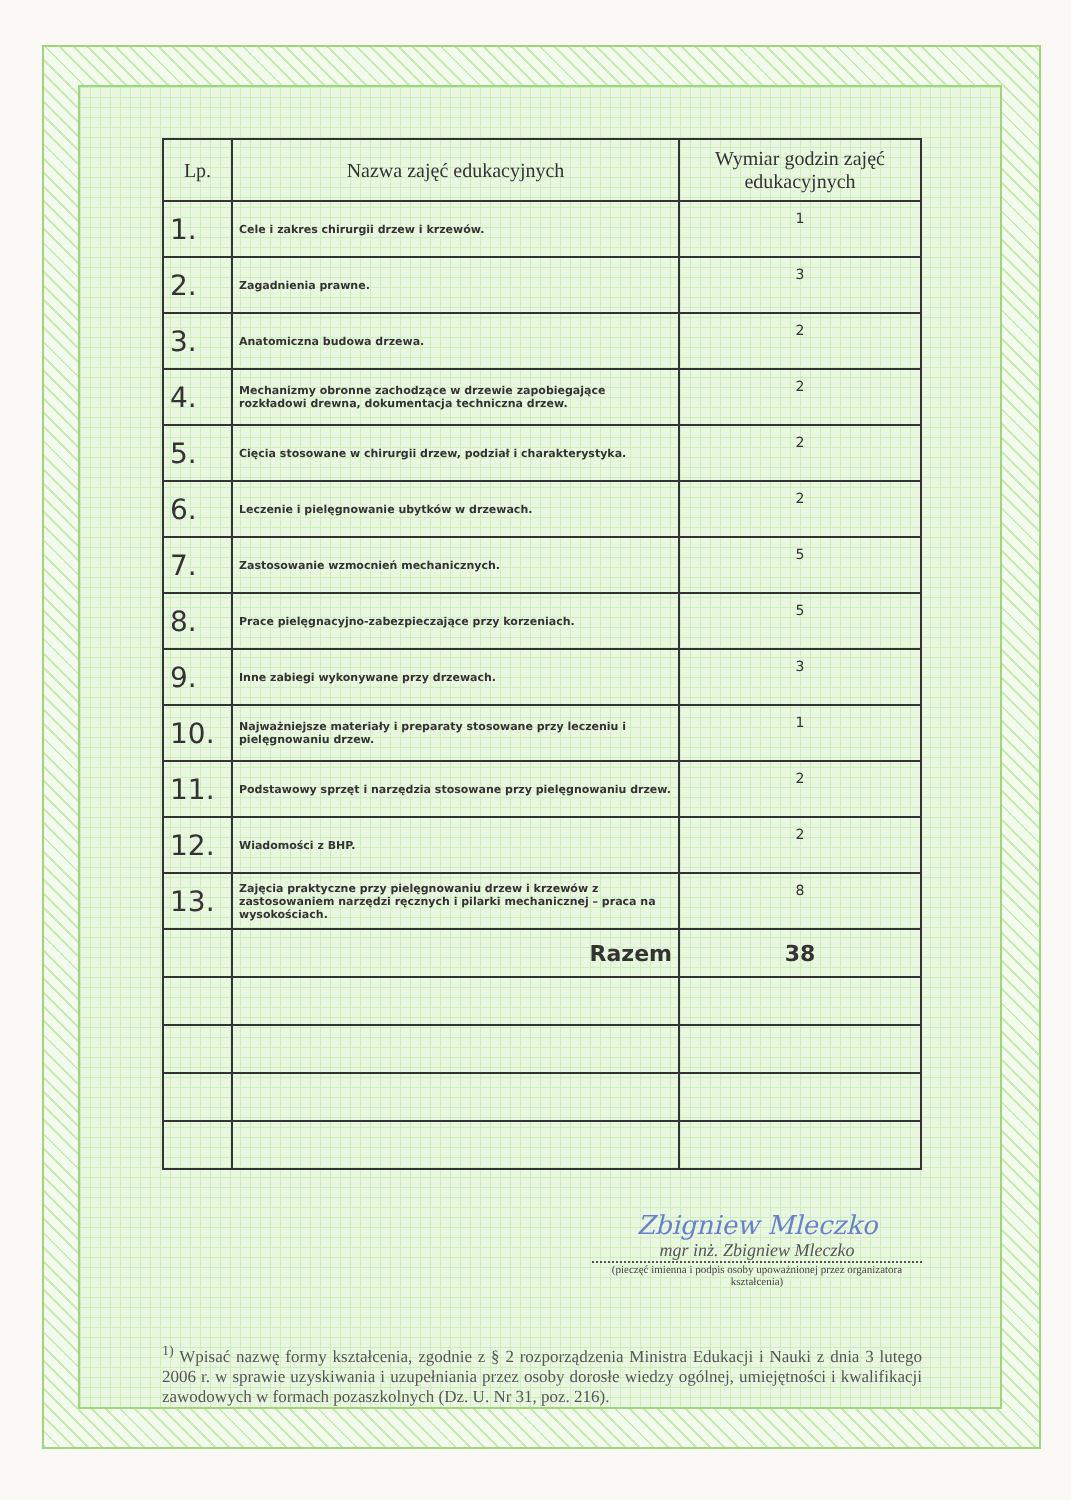| Lp. | Nazwa zajęć edukacyjnych | Wymiar godzin zajęć edukacyjnych |
| --- | --- | --- |
| 1. | Cele i zakres chirurgii drzew i krzewów. | 1 |
| 2. | Zagadnienia prawne. | 3 |
| 3. | Anatomiczna budowa drzewa. | 2 |
| 4. | Mechanizmy obronne zachodzące w drzewie zapobiegające rozkładowi drewna, dokumentacja techniczna drzew. | 2 |
| 5. | Cięcia stosowane w chirurgii drzew, podział i charakterystyka. | 2 |
| 6. | Leczenie i pielęgnowanie ubytków w drzewach. | 2 |
| 7. | Zastosowanie wzmocnień mechanicznych. | 5 |
| 8. | Prace pielęgnacyjno-zabezpieczające przy korzeniach. | 5 |
| 9. | Inne zabiegi wykonywane przy drzewach. | 3 |
| 10. | Najważniejsze materiały i preparaty stosowane przy leczeniu i pielęgnowaniu drzew. | 1 |
| 11. | Podstawowy sprzęt i narzędzia stosowane przy pielęgnowaniu drzew. | 2 |
| 12. | Wiadomości z BHP. | 2 |
| 13. | Zajęcia praktyczne przy pielęgnowaniu drzew i krzewów z zastosowaniem narzędzi ręcznych i pilarki mechanicznej – praca na wysokościach. | 8 |
| | Razem | 38 |
Zbigniew Mleczko
mgr inż. Zbigniew Mleczko
(pieczęć imienna i podpis osoby upoważnionej przez organizatora kształcenia)
<sup>1)</sup> Wpisać nazwę formy kształcenia, zgodnie z § 2 rozporządzenia Ministra Edukacji i Nauki z dnia 3 lutego 2006 r. w sprawie uzyskiwania i uzupełniania przez osoby dorosłe wiedzy ogólnej, umiejętności i kwalifikacji zawodowych w formach pozaszkolnych (Dz. U. Nr 31, poz. 216).